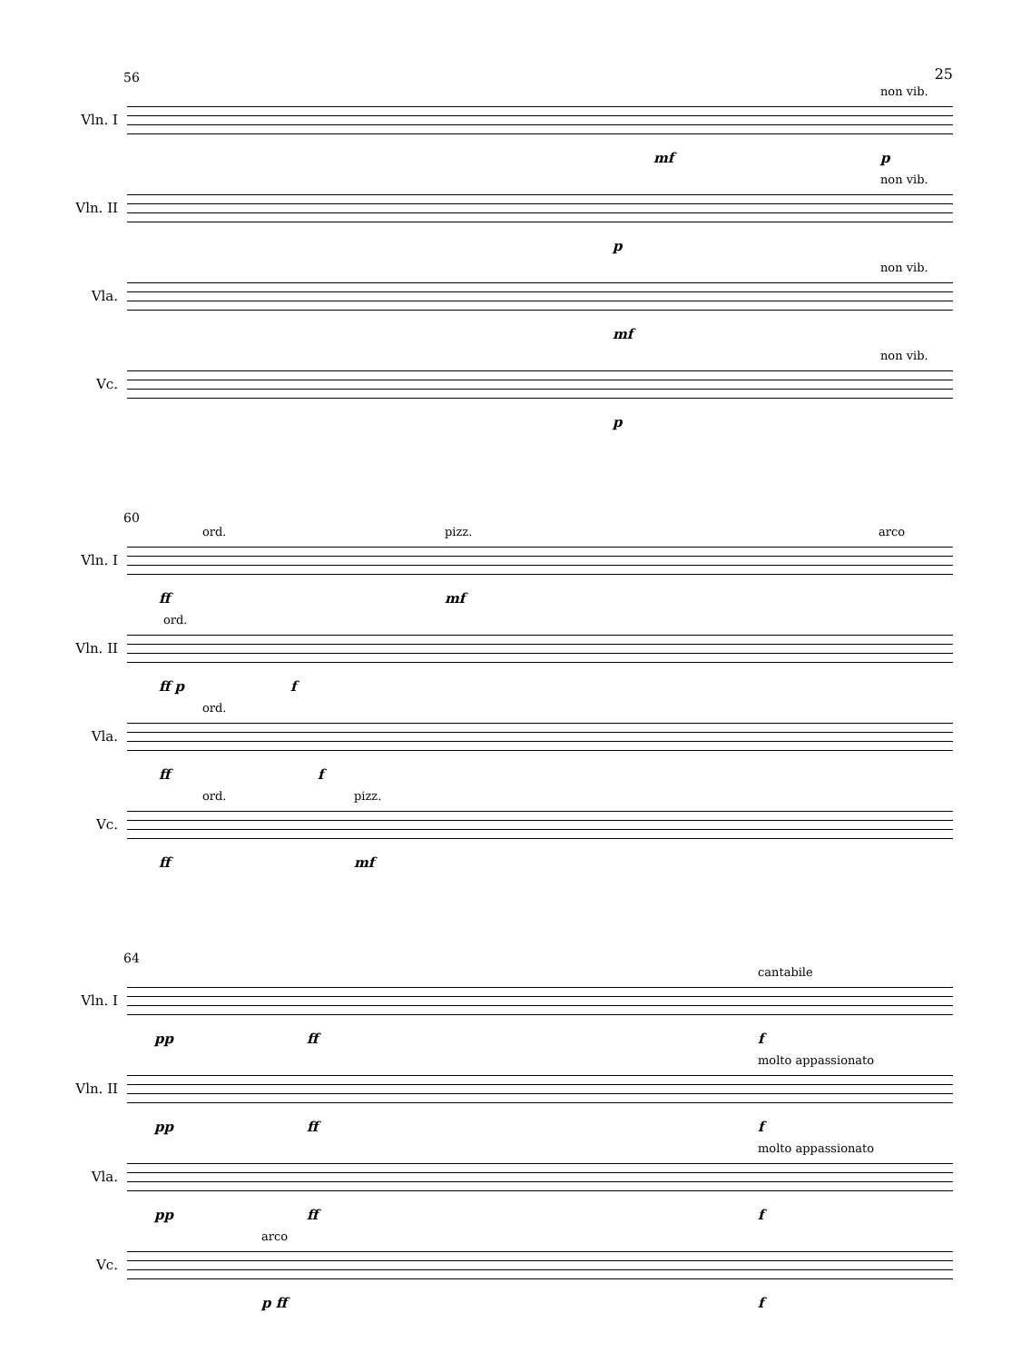25
56
Vln. I
mf
non vib.
p
Vln. II
p
non vib.
Vla.
mf
non vib.
Vc.
p
non vib.
60
Vln. I
ord. pizz. arco
ff mf
Vln. II
ord.
ff p f
Vla.
ord.
ff f
Vc.
ord. pizz.
ff mf
64
Vln. I
cantabile
pp ff f
Vln. II
molto appassionato
pp ff f
Vla.
molto appassionato
pp ff f
Vc.
arco
p ff f